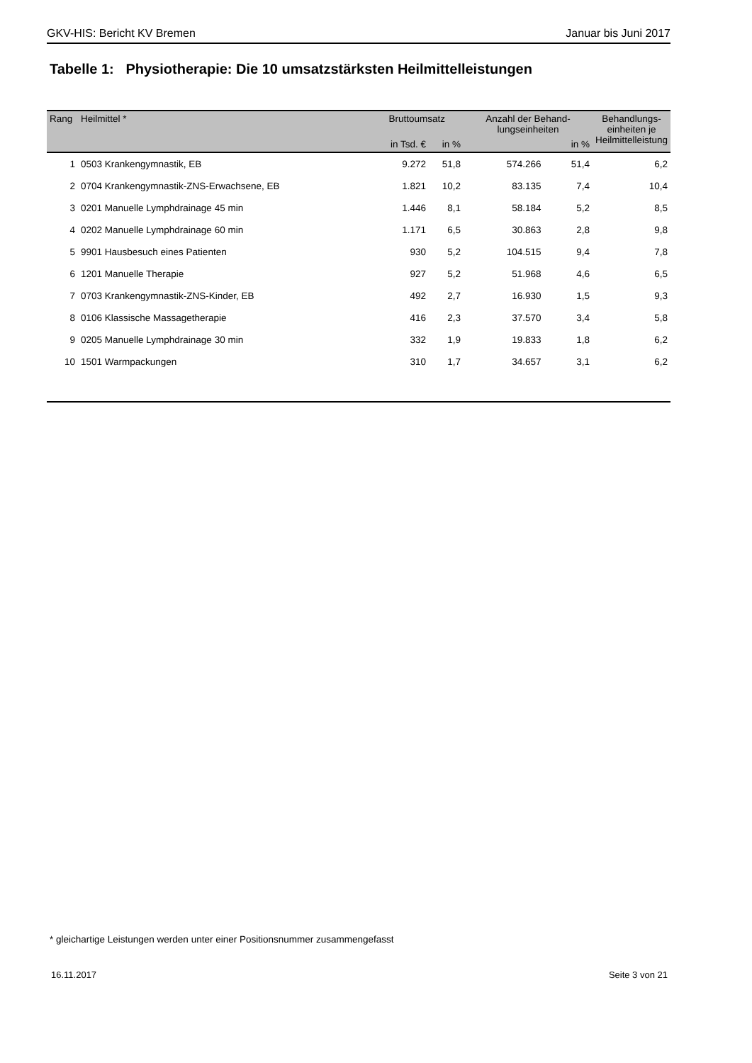GKV-HIS: Bericht KV Bremen Januar bis Juni 2017
Tabelle 1: Physiotherapie: Die 10 umsatzstärksten Heilmittelleistungen
| Rang | Heilmittel * | Bruttoumsatz | | Anzahl der Behand- lungseinheiten | | Behandlungs- einheiten je Heilmittelleistung |
| --- | --- | --- | --- | --- | --- | --- |
| | | in Tsd. € | in % | | in % | |
| 1 | 0503 Krankengymnastik, EB | 9.272 | 51,8 | 574.266 | 51,4 | 6,2 |
| 2 | 0704 Krankengymnastik-ZNS-Erwachsene, EB | 1.821 | 10,2 | 83.135 | 7,4 | 10,4 |
| 3 | 0201 Manuelle Lymphdrainage 45 min | 1.446 | 8,1 | 58.184 | 5,2 | 8,5 |
| 4 | 0202 Manuelle Lymphdrainage 60 min | 1.171 | 6,5 | 30.863 | 2,8 | 9,8 |
| 5 | 9901 Hausbesuch eines Patienten | 930 | 5,2 | 104.515 | 9,4 | 7,8 |
| 6 | 1201 Manuelle Therapie | 927 | 5,2 | 51.968 | 4,6 | 6,5 |
| 7 | 0703 Krankengymnastik-ZNS-Kinder, EB | 492 | 2,7 | 16.930 | 1,5 | 9,3 |
| 8 | 0106 Klassische Massagetherapie | 416 | 2,3 | 37.570 | 3,4 | 5,8 |
| 9 | 0205 Manuelle Lymphdrainage 30 min | 332 | 1,9 | 19.833 | 1,8 | 6,2 |
| 10 | 1501 Warmpackungen | 310 | 1,7 | 34.657 | 3,1 | 6,2 |
* gleichartige Leistungen werden unter einer Positionsnummer zusammengefasst
16.11.2017 Seite 3 von 21